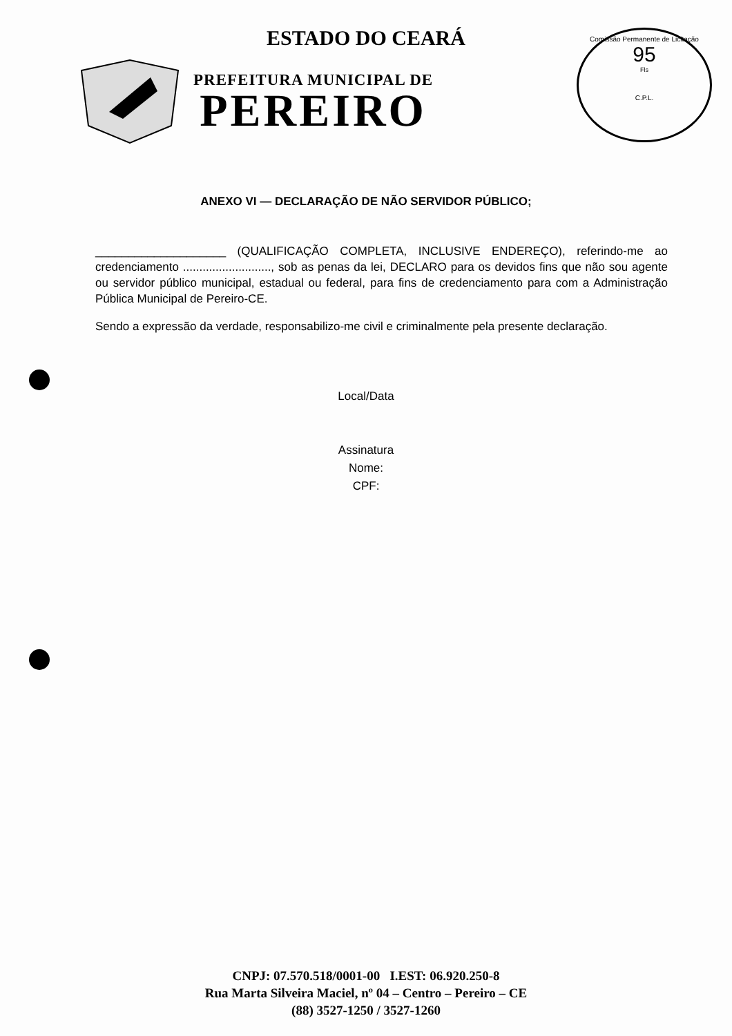ESTADO DO CEARÁ
PREFEITURA MUNICIPAL DE
PEREIRO
Comissão Permanente de Licitação
95
Fls
C.P.L.
ANEXO VI — DECLARAÇÃO DE NÃO SERVIDOR PÚBLICO;
____________________ (QUALIFICAÇÃO COMPLETA, INCLUSIVE ENDEREÇO), referindo-me ao credenciamento ..........................., sob as penas da lei, DECLARO para os devidos fins que não sou agente ou servidor público municipal, estadual ou federal, para fins de credenciamento para com a Administração Pública Municipal de Pereiro-CE.
Sendo a expressão da verdade, responsabilizo-me civil e criminalmente pela presente declaração.
Local/Data
Assinatura
Nome:
CPF:
CNPJ: 07.570.518/0001-00 I.EST: 06.920.250-8
Rua Marta Silveira Maciel, nº 04 – Centro – Pereiro – CE
(88) 3527-1250 / 3527-1260